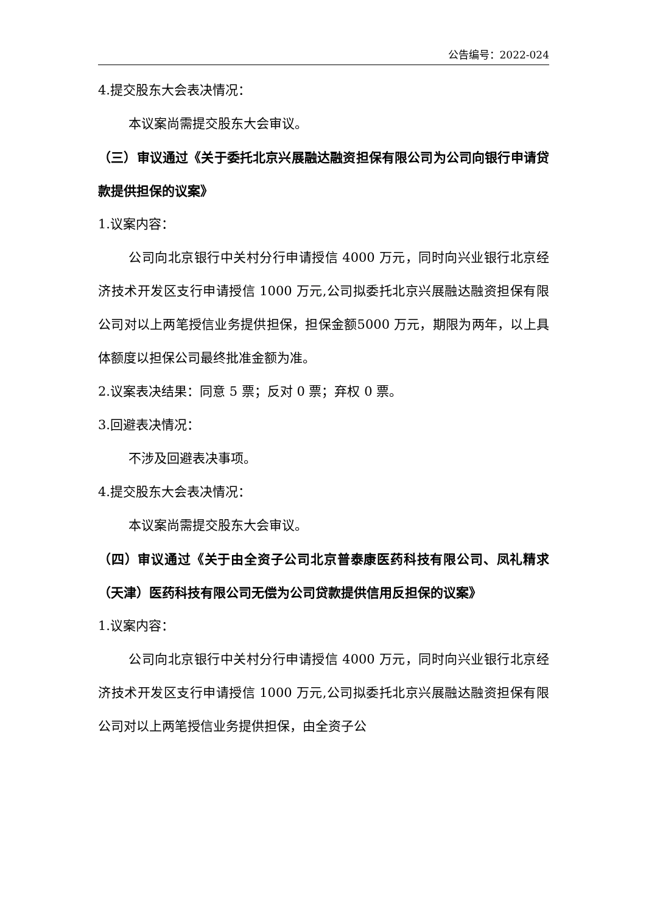公告编号：2022-024
4.提交股东大会表决情况：
本议案尚需提交股东大会审议。
（三）审议通过《关于委托北京兴展融达融资担保有限公司为公司向银行申请贷款提供担保的议案》
1.议案内容：
公司向北京银行中关村分行申请授信 4000 万元，同时向兴业银行北京经济技术开发区支行申请授信 1000 万元,公司拟委托北京兴展融达融资担保有限公司对以上两笔授信业务提供担保，担保金额5000 万元，期限为两年，以上具体额度以担保公司最终批准金额为准。
2.议案表决结果：同意 5 票；反对 0 票；弃权 0 票。
3.回避表决情况：
不涉及回避表决事项。
4.提交股东大会表决情况：
本议案尚需提交股东大会审议。
（四）审议通过《关于由全资子公司北京普泰康医药科技有限公司、凤礼精求（天津）医药科技有限公司无偿为公司贷款提供信用反担保的议案》
1.议案内容：
公司向北京银行中关村分行申请授信 4000 万元，同时向兴业银行北京经济技术开发区支行申请授信 1000 万元,公司拟委托北京兴展融达融资担保有限公司对以上两笔授信业务提供担保，由全资子公